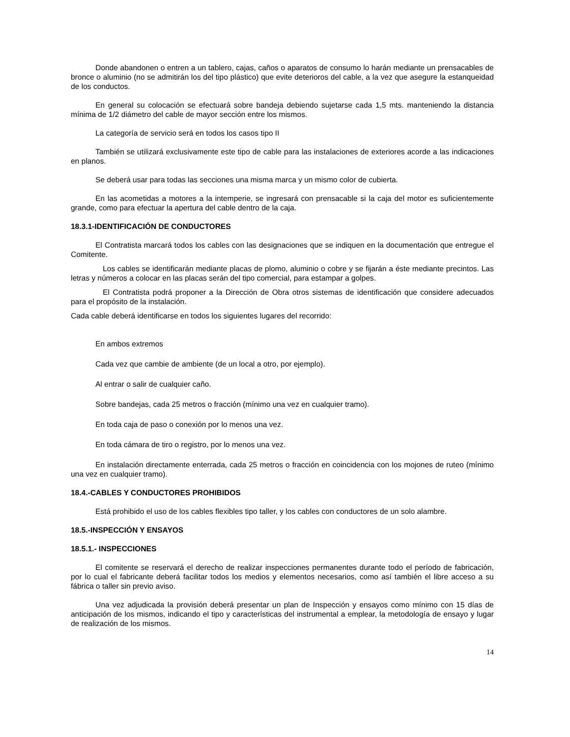Donde abandonen o entren a un tablero, cajas, caños o aparatos de consumo lo harán mediante un prensacables de bronce o aluminio (no se admitirán los del tipo plástico) que evite deterioros del cable, a la vez que asegure la estanqueidad de los conductos.
En general su colocación se efectuará sobre bandeja debiendo sujetarse cada 1,5 mts. manteniendo la distancia mínima de 1/2 diámetro del cable de mayor sección entre los mismos.
La categoría de servicio será en todos los casos tipo II
También se utilizará exclusivamente este tipo de cable para las instalaciones de exteriores acorde a las indicaciones en planos.
Se deberá usar para todas las secciones una misma marca y un mismo color de cubierta.
En las acometidas a motores a la intemperie, se ingresará con prensacable si la caja del motor es suficientemente grande, como para efectuar la apertura del cable dentro de la caja.
18.3.1-IDENTIFICACIÓN DE CONDUCTORES
El Contratista marcará todos los cables con las designaciones que se indiquen en la documentación que entregue el Comitente.
Los cables se identificarán mediante placas de plomo, aluminio o cobre y se fijarán a éste mediante precintos. Las letras y números a colocar en las placas serán del tipo comercial, para estampar a golpes.
El Contratista podrá proponer a la Dirección de Obra otros sistemas de identificación que considere adecuados para el propósito de la instalación.
Cada cable deberá identificarse en todos los siguientes lugares del recorrido:
En ambos extremos
Cada vez que cambie de ambiente (de un local a otro, por ejemplo).
Al entrar o salir de cualquier caño.
Sobre bandejas, cada 25 metros o fracción (mínimo una vez en cualquier tramo).
En toda caja de paso o conexión por lo menos una vez.
En toda cámara de tiro o registro, por lo menos una vez.
En instalación directamente enterrada, cada 25 metros o fracción en coincidencia con los mojones de ruteo (mínimo una vez en cualquier tramo).
18.4.-CABLES Y CONDUCTORES PROHIBIDOS
Está prohibido el uso de los cables flexibles tipo taller, y los cables con conductores de un solo alambre.
18.5.-INSPECCIÓN Y ENSAYOS
18.5.1.- INSPECCIONES
El comitente se reservará el derecho de realizar inspecciones permanentes durante todo el período de fabricación, por lo cual el fabricante deberá facilitar todos los medios y elementos necesarios, como así también el libre acceso a su fábrica o taller sin previo aviso.
Una vez adjudicada la provisión deberá presentar un plan de Inspección y ensayos como mínimo con 15 días de anticipación de los mismos, indicando el tipo y características del instrumental a emplear, la metodología de ensayo y lugar de realización de los mismos.
14